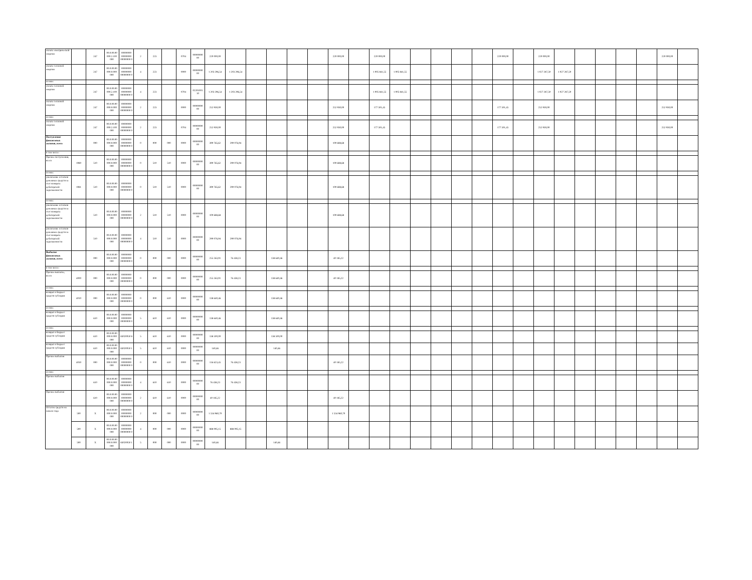| оплата электрической энергии | | 247 | 00.0.00.00 000.2.100 000 | 00000000 00000000 00000000 0 | 2 | 223 | | 0704 | 00000000 00 | 220 000,00 | | | | | | 220 000,00 | | 220 000,00 | | | | | | 220 000,00 | | 220 000,00 | | | | | | 220 000,00 | |
| оплата тепловой энергии | | 247 | 00.0.00.00 000.0.000 000 | 00000000 00000000 00000000 0 | 4 | 223 | | 0000 | 00000000 00 | 1 203 296,54 | 1 203 296,54 | | | | | | | 1 005 841,55 | 1 005 841,55 | | | | | | | 1 027 287,50 | 1 027 287,50 | | | | | | |
| из них: | | | | | | | | | | | | | | | | | | | | | | | | | | | | | | | | | |
| оплата тепловой энергии | | 247 | 00.0.00.00 000.2.100 000 | 00000000 00000000 00000000 0 | 4 | 223 | | 0704 | 02201001 10 | 1 203 296,54 | 1 203 296,54 | | | | | | | 1 005 841,55 | 1 005 841,55 | | | | | | | 1 027 287,50 | 1 027 287,50 | | | | | | |
| оплата тепловой энергии | | 247 | 00.0.00.00 000.0.000 000 | 00000000 00000000 00000000 0 | 2 | 223 | | 0000 | 00000000 00 | 252 930,00 | | | | | | 252 930,00 | | 177 501,45 | | | | | | 177 501,45 | | 252 930,00 | | | | | | 252 930,00 | |
| из них: | | | | | | | | | | | | | | | | | | | | | | | | | | | | | | | | | |
| оплата тепловой энергии | | 247 | 00.0.00.00 000.2.100 000 | 00000000 00000000 00000000 0 | 2 | 223 | | 0704 | 00000000 00 | 252 930,00 | | | | | | 252 930,00 | | 177 501,45 | | | | | | 177 501,45 | | 252 930,00 | | | | | | 252 930,00 | |
| Поступление финансовых активов, всего | | 000 | 00.0.00.00 000.0.000 000 | 00000000 00000000 00000000 0 | 0 | 000 | 000 | 0000 | 00000000 00 | 390 765,62 | 290 076,94 | | | | | 100 688,68 | | | | | | | | | | | | | | | | | |
| в том числе: | | | | | | | | | | | | | | | | | | | | | | | | | | | | | | | | | |
| Прочие поступления, всего | 1980 | 510 | 00.0.00.00 000.0.000 000 | 00000000 00000000 00000000 0 | 0 | 510 | 510 | 0000 | 00000000 00 | 390 765,62 | 290 076,94 | | | | | 100 688,68 | | | | | | | | | | | | | | | | | |
| из них: | | | | | | | | | | | | | | | | | | | | | | | | | | | | | | | | | |
| увеличение остатков денежных средств за счет возврата дебиторской задолженности | 1981 | 510 | 00.0.00.00 000.0.000 000 | 00000000 00000000 00000000 0 | 0 | 510 | 510 | 0000 | 00000000 00 | 390 765,62 | 290 076,94 | | | | | 100 688,68 | | | | | | | | | | | | | | | | | |
| из них: | | | | | | | | | | | | | | | | | | | | | | | | | | | | | | | | | |
| увеличение остатков денежных средств за счет возврата дебиторской задолженности | | 510 | 00.0.00.00 000.0.000 000 | 00000000 00000000 00000000 0 | 2 | 510 | 510 | 0000 | 00000000 00 | 100 688,68 | | | | | | 100 688,68 | | | | | | | | | | | | | | | | | |
| увеличение остатков денежных средств за счет возврата дебиторской задолженности | | 510 | 00.0.00.00 000.0.000 000 | 00000000 00000000 00000000 0 | 4 | 510 | 510 | 0000 | 00000000 00 | 290 076,94 | 290 076,94 | | | | | | | | | | | | | | | | | | | | | | |
| Выбытие финансовых активов, всего | | 000 | 00.0.00.00 000.0.000 000 | 00000000 00000000 00000000 0 | 0 | 000 | 000 | 0000 | 00000000 00 | 255 263,91 | 76 438,23 | | 138 640,46 | | | 40 185,22 | | | | | | | | | | | | | | | | | |
| в том числе: | | | | | | | | | | | | | | | | | | | | | | | | | | | | | | | | | |
| Прочие выплаты, всего | 4000 | 000 | 00.0.00.00 000.0.000 000 | 00000000 00000000 00000000 0 | 0 | 000 | 000 | 0000 | 00000000 00 | 255 263,91 | 76 438,23 | | 138 640,46 | | | 40 185,22 | | | | | | | | | | | | | | | | | |
| из них: | | | | | | | | | | | | | | | | | | | | | | | | | | | | | | | | | |
| возврат в бюджет средств субсидии | 4010 | 000 | 00.0.00.00 000.0.000 000 | 00000000 00000000 00000000 0 | 0 | 000 | 610 | 0000 | 00000000 00 | 138 640,46 | | | 138 640,46 | | | | | | | | | | | | | | | | | | | | |
| из них: | | | | | | | | | | | | | | | | | | | | | | | | | | | | | | | | | |
| возврат в бюджет средств субсидии | | 610 | 00.0.00.00 000.0.000 000 | 00000000 00000000 00000000 0 | 5 | 610 | 610 | 0000 | 00000000 00 | 138 640,46 | | | 138 640,46 | | | | | | | | | | | | | | | | | | | | |
| из них: | | | | | | | | | | | | | | | | | | | | | | | | | | | | | | | | | |
| возврат в бюджет средств субсидии | | 610 | 00.0.00.00 000.0.000 000 | 83020050 8 | 5 | 610 | 610 | 0000 | 00000000 00 | 138 500,00 | | | 138 500,00 | | | | | | | | | | | | | | | | | | | | |
| возврат в бюджет средств субсидии | | 610 | 00.0.00.00 000.0.000 000 | 83020050 1 | 5 | 610 | 610 | 0000 | 00000000 00 | 140,46 | | | 140,46 | | | | | | | | | | | | | | | | | | | | |
| Прочие выбытия | 4030 | 000 | 00.0.00.00 000.0.000 000 | 00000000 00000000 00000000 0 | 0 | 000 | 610 | 0000 | 00000000 00 | 116 623,45 | 76 438,23 | | | | | 40 185,22 | | | | | | | | | | | | | | | | | |
| из них: | | | | | | | | | | | | | | | | | | | | | | | | | | | | | | | | | |
| Прочие выбытия | | 610 | 00.0.00.00 000.0.000 000 | 00000000 00000000 00000000 0 | 4 | 610 | 610 | 0000 | 00000000 00 | 76 438,23 | 76 438,23 | | | | | | | | | | | | | | | | | | | | | | |
| Прочие выбытия | | 610 | 00.0.00.00 000.0.000 000 | 00000000 00000000 00000000 0 | 2 | 610 | 610 | 0000 | 00000000 00 | 40 185,22 | | | | | | 40 185,22 | | | | | | | | | | | | | | | | | |
| Остаток средств на начало года | 500 | X | 00.0.00.00 000.0.000 000 | 00000000 00000000 00000000 0 | 2 | 000 | 000 | 0000 | 00000000 00 | 1 534 960,70 | | | | | | 1 534 960,70 | | | | | | | | | | | | | | | | | |
| | 500 | X | 00.0.00.00 000.0.000 000 | 00000000 00000000 00000000 0 | 4 | 000 | 000 | 0000 | 00000000 00 | 888 095,15 | 888 095,15 | | | | | | | | | | | | | | | | | | | | | | |
| | 500 | X | 00.0.00.00 000.0.000 000 | 83020050 1 | 5 | 000 | 000 | 0000 | 00000000 00 | 140,46 | | | 140,46 | | | | | | | | | | | | | | | | | | | | |